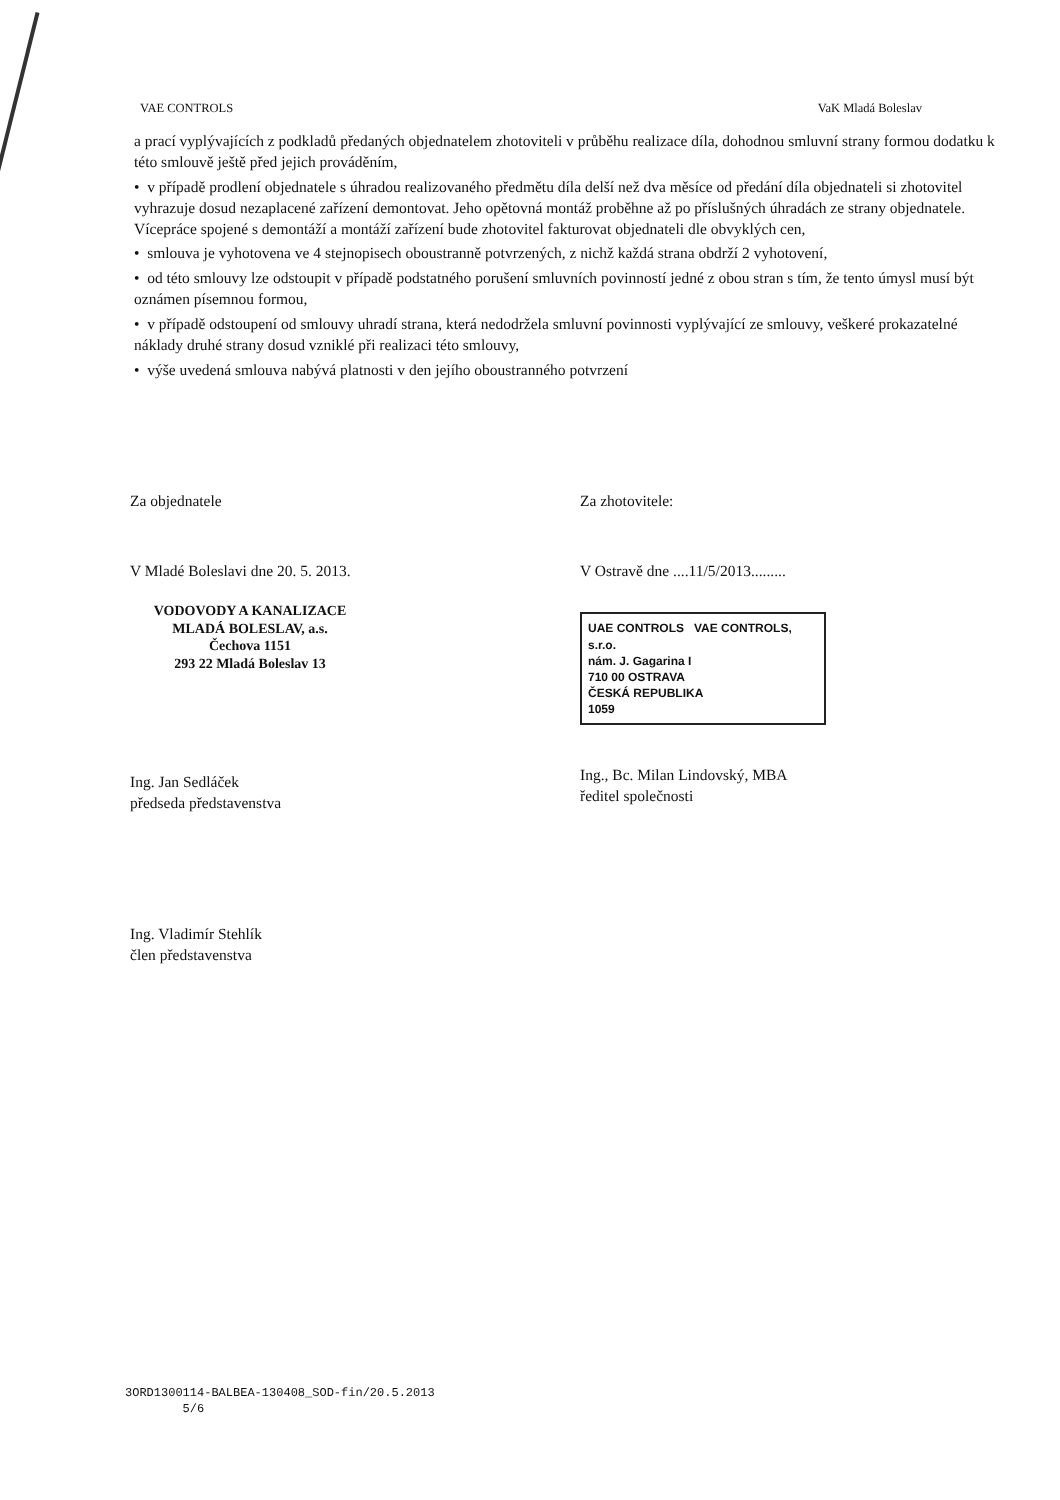VAE CONTROLS VaK Mladá Boleslav
a prací vyplývajících z podkladů předaných objednatelem zhotoviteli v průběhu realizace díla, dohodnou smluvní strany formou dodatku k této smlouvě ještě před jejich prováděním,
• v případě prodlení objednatele s úhradou realizovaného předmětu díla delší než dva měsíce od předání díla objednateli si zhotovitel vyhrazuje dosud nezaplacené zařízení demontovat. Jeho opětovná montáž proběhne až po příslušných úhradách ze strany objednatele. Vícepráce spojené s demontáží a montáží zařízení bude zhotovitel fakturovat objednateli dle obvyklých cen,
• smlouva je vyhotovena ve 4 stejnopisech oboustranně potvrzených, z nichž každá strana obdrží 2 vyhotovení,
• od této smlouvy lze odstoupit v případě podstatného porušení smluvních povinností jedné z obou stran s tím, že tento úmysl musí být oznámen písemnou formou,
• v případě odstoupení od smlouvy uhradí strana, která nedodržela smluvní povinnosti vyplývající ze smlouvy, veškeré prokazatelné náklady druhé strany dosud vzniklé při realizaci této smlouvy,
• výše uvedená smlouva nabývá platnosti v den jejího oboustranného potvrzení
Za objednatele
V Mladé Boleslavi dne 20. 5. 2013.
VODOVODY A KANALIZACE
MLADÁ BOLESLAV, a.s.
Čechova 1151
293 22 Mladá Boleslav 13
Ing. Jan Sedláček
předseda představenstva
Ing. Vladimír Stehlík
člen představenstva
Za zhotovitele:
V Ostravě dne ....11/5/2013.........
UAE CONTROLS VAE CONTROLS, s.r.o.
nám. J. Gagarina I
710 00 OSTRAVA
ČESKÁ REPUBLIKA
1059
Ing., Bc. Milan Lindovský, MBA
ředitel společnosti
3ORD1300114-BALBEA-130408_SOD-fin/20.5.2013
5/6